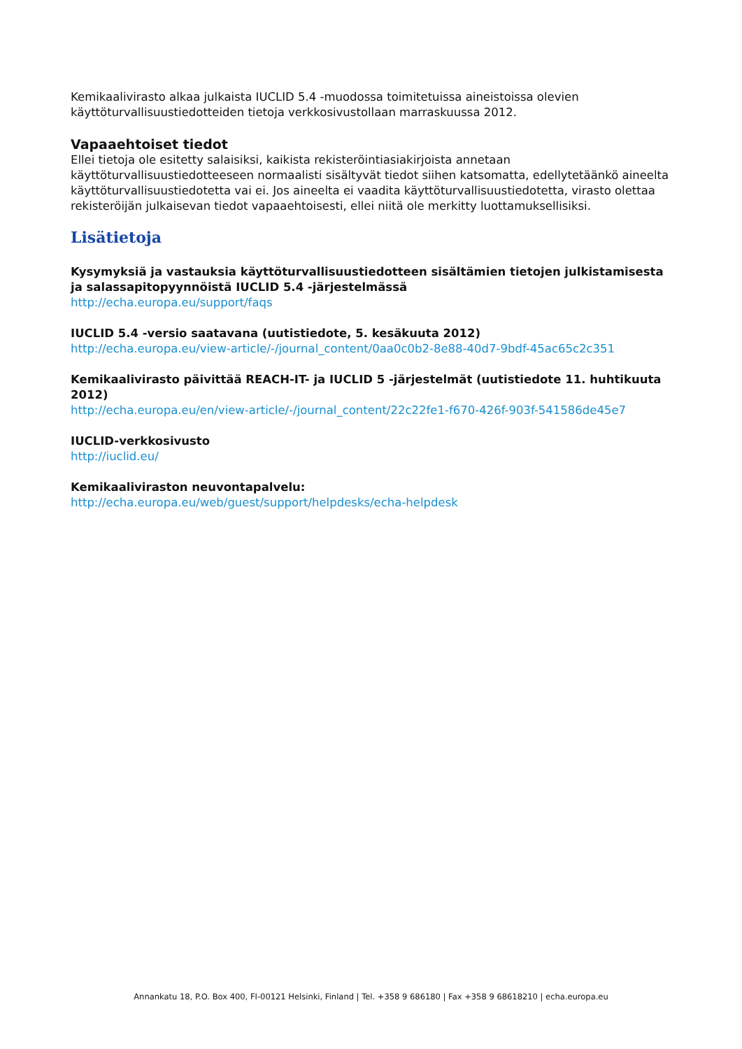Kemikaalivirasto alkaa julkaista IUCLID 5.4 -muodossa toimitetuissa aineistoissa olevien käyttöturvallisuustiedotteiden tietoja verkkosivustollaan marraskuussa 2012.
Vapaaehtoiset tiedot
Ellei tietoja ole esitetty salaisiksi, kaikista rekisteröintiasiakirjoista annetaan käyttöturvallisuustiedotteeseen normaalisti sisältyvät tiedot siihen katsomatta, edellytetäänkö aineelta käyttöturvallisuustiedotetta vai ei. Jos aineelta ei vaadita käyttöturvallisuustiedotetta, virasto olettaa rekisteröijän julkaisevan tiedot vapaaehtoisesti, ellei niitä ole merkitty luottamuksellisiksi.
Lisätietoja
Kysymyksiä ja vastauksia käyttöturvallisuustiedotteen sisältämien tietojen julkistamisesta ja salassapitopyynnöistä IUCLID 5.4 -järjestelmässä
http://echa.europa.eu/support/faqs
IUCLID 5.4 -versio saatavana (uutistiedote, 5. kesäkuuta 2012)
http://echa.europa.eu/view-article/-/journal_content/0aa0c0b2-8e88-40d7-9bdf-45ac65c2c351
Kemikaalivirasto päivittää REACH-IT- ja IUCLID 5 -järjestelmät (uutistiedote 11. huhtikuuta 2012)
http://echa.europa.eu/en/view-article/-/journal_content/22c22fe1-f670-426f-903f-541586de45e7
IUCLID-verkkosivusto
http://iuclid.eu/
Kemikaaliviraston neuvontapalvelu:
http://echa.europa.eu/web/guest/support/helpdesks/echa-helpdesk
Annankatu 18, P.O. Box 400, FI-00121 Helsinki, Finland | Tel. +358 9 686180 | Fax +358 9 68618210 | echa.europa.eu